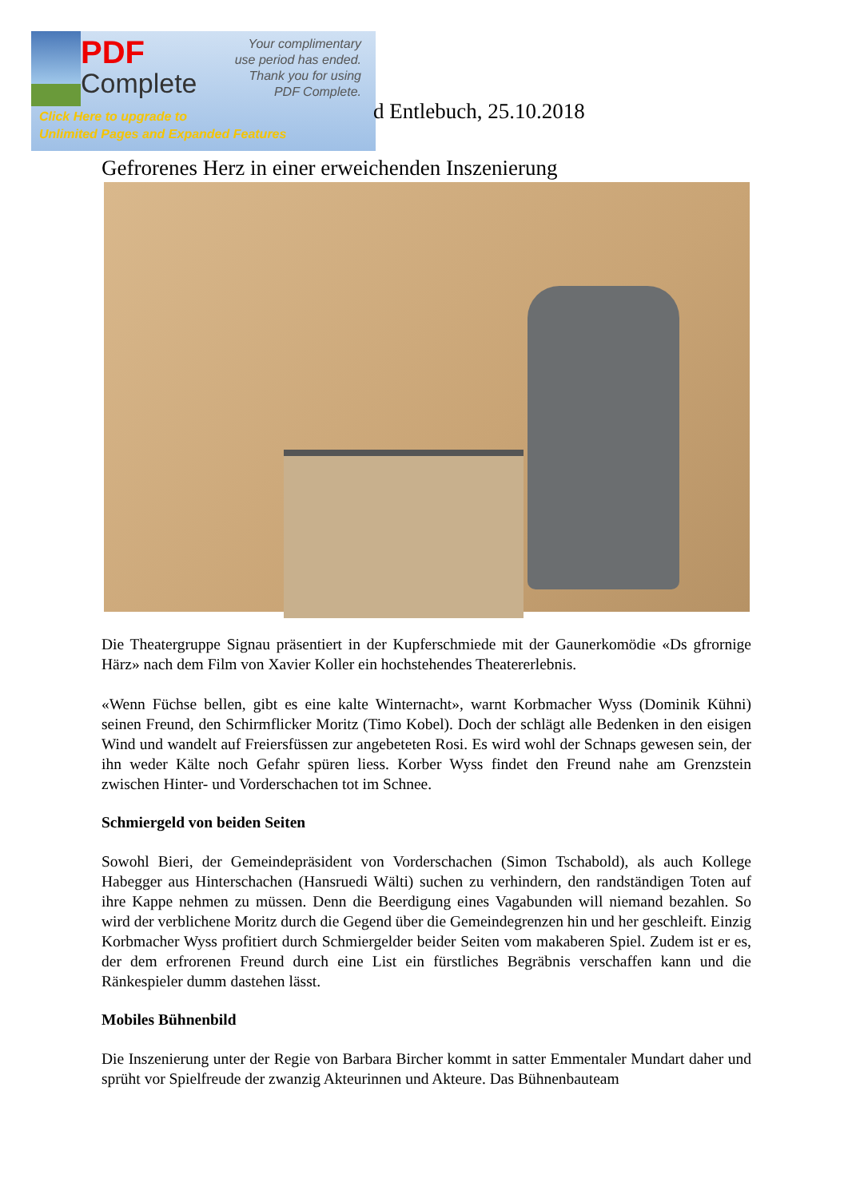PDF
Complete
Your complimentary
use period has ended.
Thank you for using
PDF Complete.
Click Here to upgrade to
Unlimited Pages and Expanded Features
d Entlebuch, 25.10.2018
Gefrorenes Herz in einer erweichenden Inszenierung
Die Theatergruppe Signau präsentiert in der Kupferschmiede mit der Gaunerkomödie «Ds gfrornige Härz» nach dem Film von Xavier Koller ein hochstehendes Theatererlebnis.
«Wenn Füchse bellen, gibt es eine kalte Winternacht», warnt Korbmacher Wyss (Dominik Kühni) seinen Freund, den Schirmflicker Moritz (Timo Kobel). Doch der schlägt alle Bedenken in den eisigen Wind und wandelt auf Freiersfüssen zur angebeteten Rosi. Es wird wohl der Schnaps gewesen sein, der ihn weder Kälte noch Gefahr spüren liess. Korber Wyss findet den Freund nahe am Grenzstein zwischen Hinter- und Vorderschachen tot im Schnee.
Schmiergeld von beiden Seiten
Sowohl Bieri, der Gemeindepräsident von Vorderschachen (Simon Tschabold), als auch Kollege Habegger aus Hinterschachen (Hansruedi Wälti) suchen zu verhindern, den randständigen Toten auf ihre Kappe nehmen zu müssen. Denn die Beerdigung eines Vagabunden will niemand bezahlen. So wird der verblichene Moritz durch die Gegend über die Gemeindegrenzen hin und her geschleift. Einzig Korbmacher Wyss profitiert durch Schmiergelder beider Seiten vom makaberen Spiel. Zudem ist er es, der dem erfrorenen Freund durch eine List ein fürstliches Begräbnis verschaffen kann und die Ränkespieler dumm dastehen lässt.
Mobiles Bühnenbild
Die Inszenierung unter der Regie von Barbara Bircher kommt in satter Emmentaler Mundart daher und sprüht vor Spielfreude der zwanzig Akteurinnen und Akteure. Das Bühnenbauteam